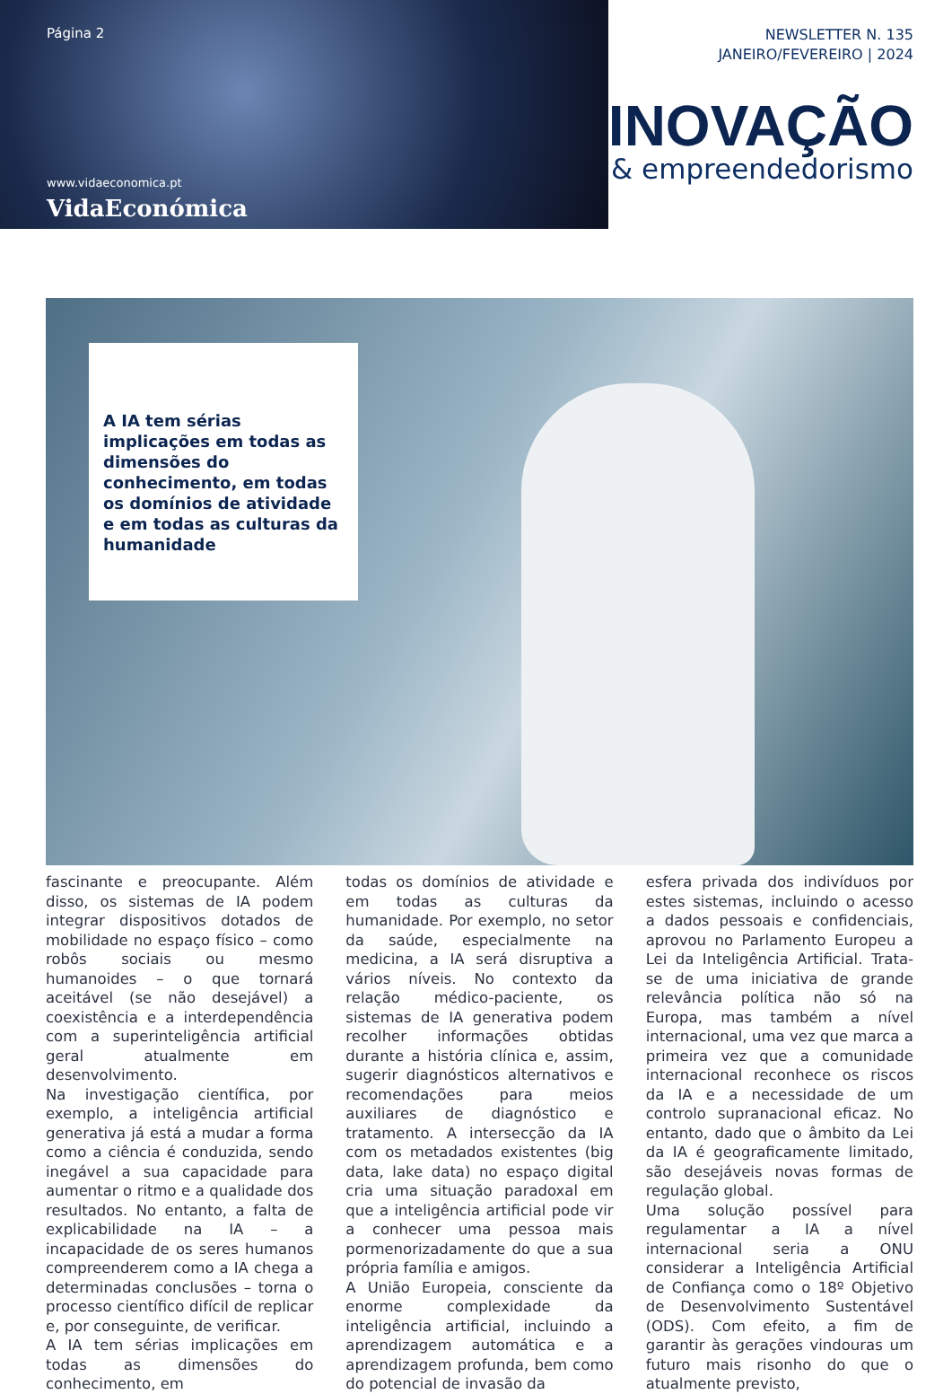Página 2
www.vidaeconomica.pt
VidaEconómica
NEWSLETTER N. 135
JANEIRO/FEVEREIRO | 2024
INOVAÇÃO
& empreendedorismo
A IA tem sérias implicações em todas as dimensões do conhecimento, em todas os domínios de atividade e em todas as culturas da humanidade
fascinante e preocupante. Além disso, os sistemas de IA podem integrar dispositivos dotados de mobilidade no espaço físico – como robôs sociais ou mesmo humanoides – o que tornará aceitável (se não desejável) a coexistência e a interdependência com a superinteligência artificial geral atualmente em desenvolvimento.
Na investigação científica, por exemplo, a inteligência artificial generativa já está a mudar a forma como a ciência é conduzida, sendo inegável a sua capacidade para aumentar o ritmo e a qualidade dos resultados. No entanto, a falta de explicabilidade na IA – a incapacidade de os seres humanos compreenderem como a IA chega a determinadas conclusões – torna o processo científico difícil de replicar e, por conseguinte, de verificar.
A IA tem sérias implicações em todas as dimensões do conhecimento, em
todas os domínios de atividade e em todas as culturas da humanidade. Por exemplo, no setor da saúde, especialmente na medicina, a IA será disruptiva a vários níveis. No contexto da relação médico-paciente, os sistemas de IA generativa podem recolher informações obtidas durante a história clínica e, assim, sugerir diagnósticos alternativos e recomendações para meios auxiliares de diagnóstico e tratamento. A intersecção da IA com os metadados existentes (big data, lake data) no espaço digital cria uma situação paradoxal em que a inteligência artificial pode vir a conhecer uma pessoa mais pormenorizadamente do que a sua própria família e amigos.
A União Europeia, consciente da enorme complexidade da inteligência artificial, incluindo a aprendizagem automática e a aprendizagem profunda, bem como do potencial de invasão da
esfera privada dos indivíduos por estes sistemas, incluindo o acesso a dados pessoais e confidenciais, aprovou no Parlamento Europeu a Lei da Inteligência Artificial. Trata-se de uma iniciativa de grande relevância política não só na Europa, mas também a nível internacional, uma vez que marca a primeira vez que a comunidade internacional reconhece os riscos da IA e a necessidade de um controlo supranacional eficaz. No entanto, dado que o âmbito da Lei da IA é geograficamente limitado, são desejáveis novas formas de regulação global.
Uma solução possível para regulamentar a IA a nível internacional seria a ONU considerar a Inteligência Artificial de Confiança como o 18º Objetivo de Desenvolvimento Sustentável (ODS). Com efeito, a fim de garantir às gerações vindouras um futuro mais risonho do que o atualmente previsto,